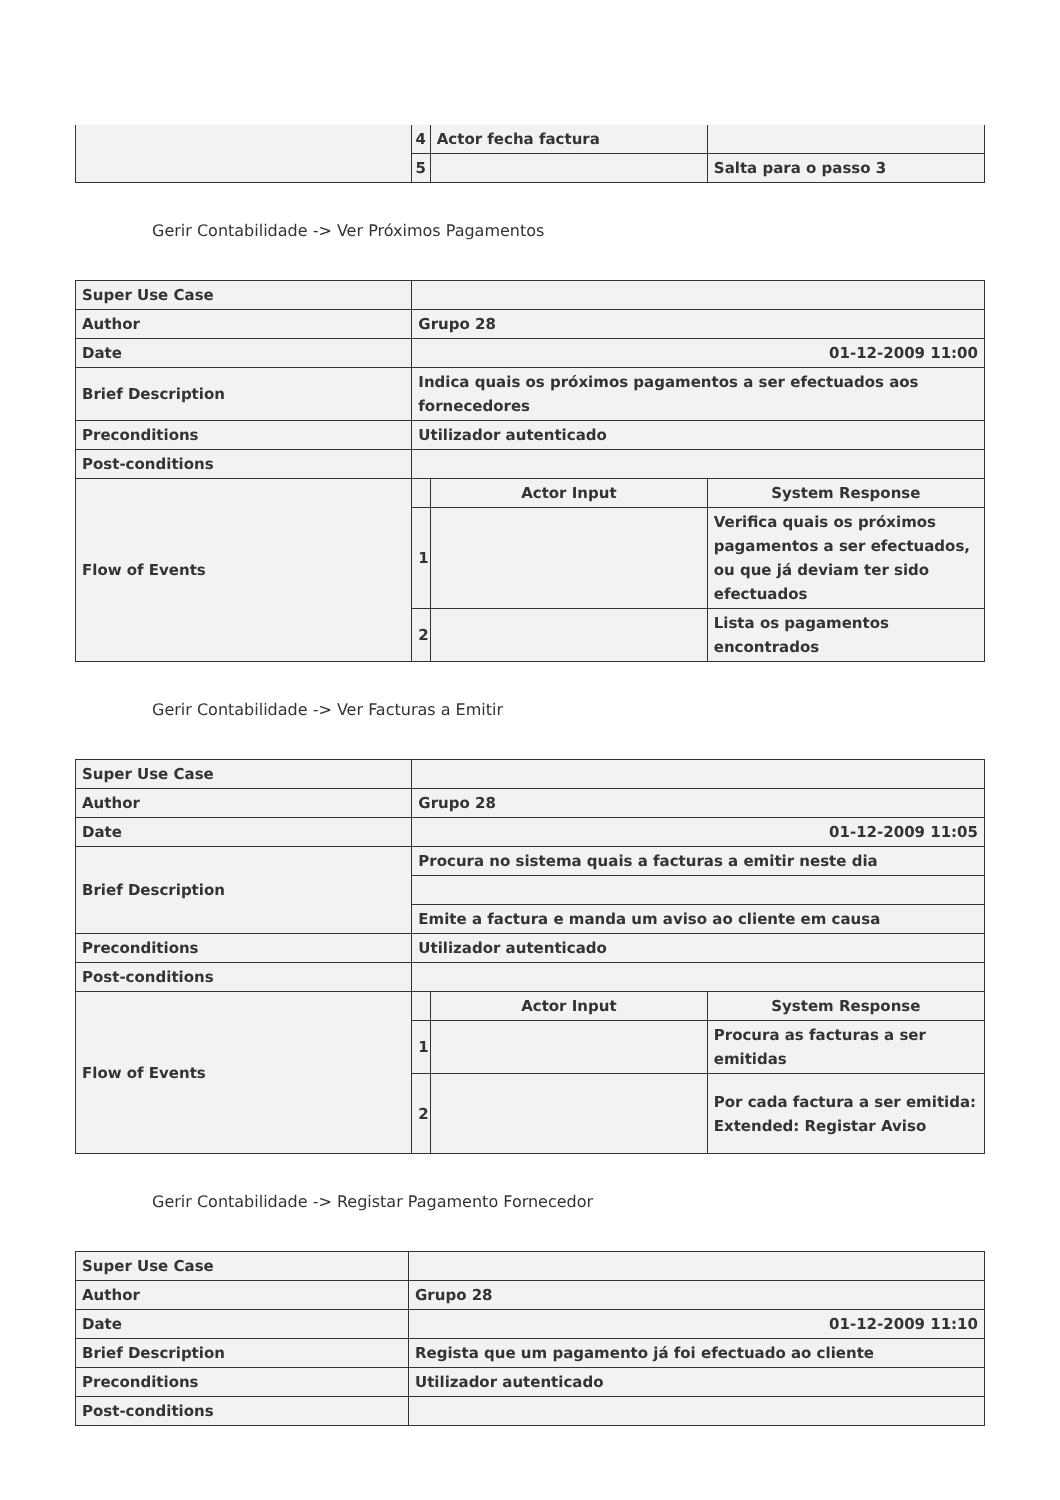| | 4 | Actor fecha factura | |
| | 5 | | Salta para o passo 3 |
Gerir Contabilidade -> Ver Próximos Pagamentos
| Super Use Case | | | |
| Author | Grupo 28 | | |
| Date | 01-12-2009 11:00 | | |
| Brief Description | Indica quais os próximos pagamentos a ser efectuados aos fornecedores | | |
| Preconditions | Utilizador autenticado | | |
| Post-conditions | | | |
| Flow of Events | | Actor Input | System Response |
| | 1 | | Verifica quais os próximos pagamentos a ser efectuados, ou que já deviam ter sido efectuados |
| | 2 | | Lista os pagamentos encontrados |
Gerir Contabilidade -> Ver Facturas a Emitir
| Super Use Case | | | |
| Author | Grupo 28 | | |
| Date | 01-12-2009 11:05 | | |
| Brief Description | Procura no sistema quais a facturas a emitir neste dia | | |
| | Emite a factura e manda um aviso ao cliente em causa | | |
| Preconditions | Utilizador autenticado | | |
| Post-conditions | | | |
| Flow of Events | | Actor Input | System Response |
| | 1 | | Procura as facturas a ser emitidas |
| | 2 | | Por cada factura a ser emitida: Extended: Registar Aviso |
Gerir Contabilidade -> Registar Pagamento Fornecedor
| Super Use Case | |
| Author | Grupo 28 |
| Date | 01-12-2009 11:10 |
| Brief Description | Regista que um pagamento já foi efectuado ao cliente |
| Preconditions | Utilizador autenticado |
| Post-conditions | |